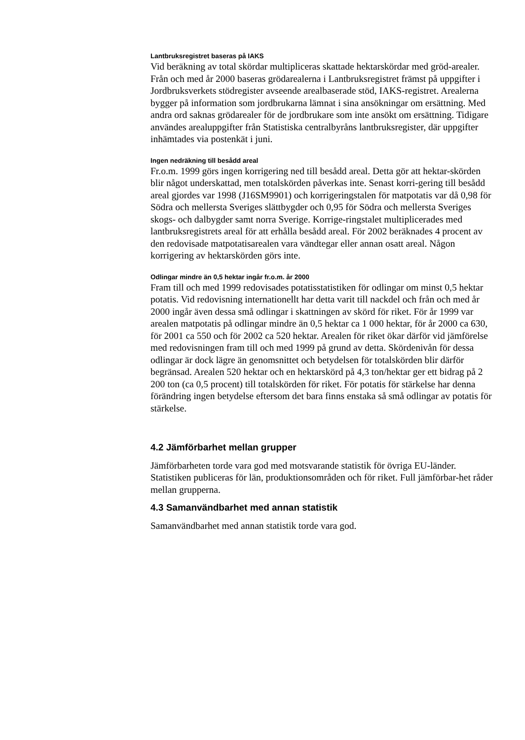Lantbruksregistret baseras på IAKS
Vid beräkning av total skördar multipliceras skattade hektarskördar med gröd-arealer. Från och med år 2000 baseras grödarealerna i Lantbruksregistret främst på uppgifter i Jordbruksverkets stödregister avseende arealbaserade stöd, IAKS-registret. Arealerna bygger på information som jordbrukarna lämnat i sina ansökningar om ersättning. Med andra ord saknas grödarealer för de jordbrukare som inte ansökt om ersättning. Tidigare användes arealuppgifter från Statistiska centralbyråns lantbruksregister, där uppgifter inhämtades via postenkät i juni.
Ingen nedräkning till besådd areal
Fr.o.m. 1999 görs ingen korrigering ned till besådd areal. Detta gör att hektar-skörden blir något underskattad, men totalskörden påverkas inte. Senast korri-gering till besådd areal gjordes var 1998 (J16SM9901) och korrigeringstalen för matpotatis var då 0,98 för Södra och mellersta Sveriges slättbygder och 0,95 för Södra och mellersta Sveriges skogs- och dalbygder samt norra Sverige. Korrige-ringstalet multiplicerades med lantbruksregistrets areal för att erhålla besådd areal. För 2002 beräknades 4 procent av den redovisade matpotatisarealen vara vändtegar eller annan osatt areal. Någon korrigering av hektarskörden görs inte.
Odlingar mindre än 0,5 hektar ingår fr.o.m. år 2000
Fram till och med 1999 redovisades potatisstatistiken för odlingar om minst 0,5 hektar potatis. Vid redovisning internationellt har detta varit till nackdel och från och med år 2000 ingår även dessa små odlingar i skattningen av skörd för riket. För år 1999 var arealen matpotatis på odlingar mindre än 0,5 hektar ca 1 000 hektar, för år 2000 ca 630, för 2001 ca 550 och för 2002 ca 520 hektar. Arealen för riket ökar därför vid jämförelse med redovisningen fram till och med 1999 på grund av detta. Skördenivån för dessa odlingar är dock lägre än genomsnittet och betydelsen för totalskörden blir därför begränsad. Arealen 520 hektar och en hektarskörd på 4,3 ton/hektar ger ett bidrag på 2 200 ton (ca 0,5 procent) till totalskörden för riket. För potatis för stärkelse har denna förändring ingen betydelse eftersom det bara finns enstaka så små odlingar av potatis för stärkelse.
4.2 Jämförbarhet mellan grupper
Jämförbarheten torde vara god med motsvarande statistik för övriga EU-länder. Statistiken publiceras för län, produktionsområden och för riket. Full jämförbar-het råder mellan grupperna.
4.3 Samanvändbarhet med annan statistik
Samanvändbarhet med annan statistik torde vara god.